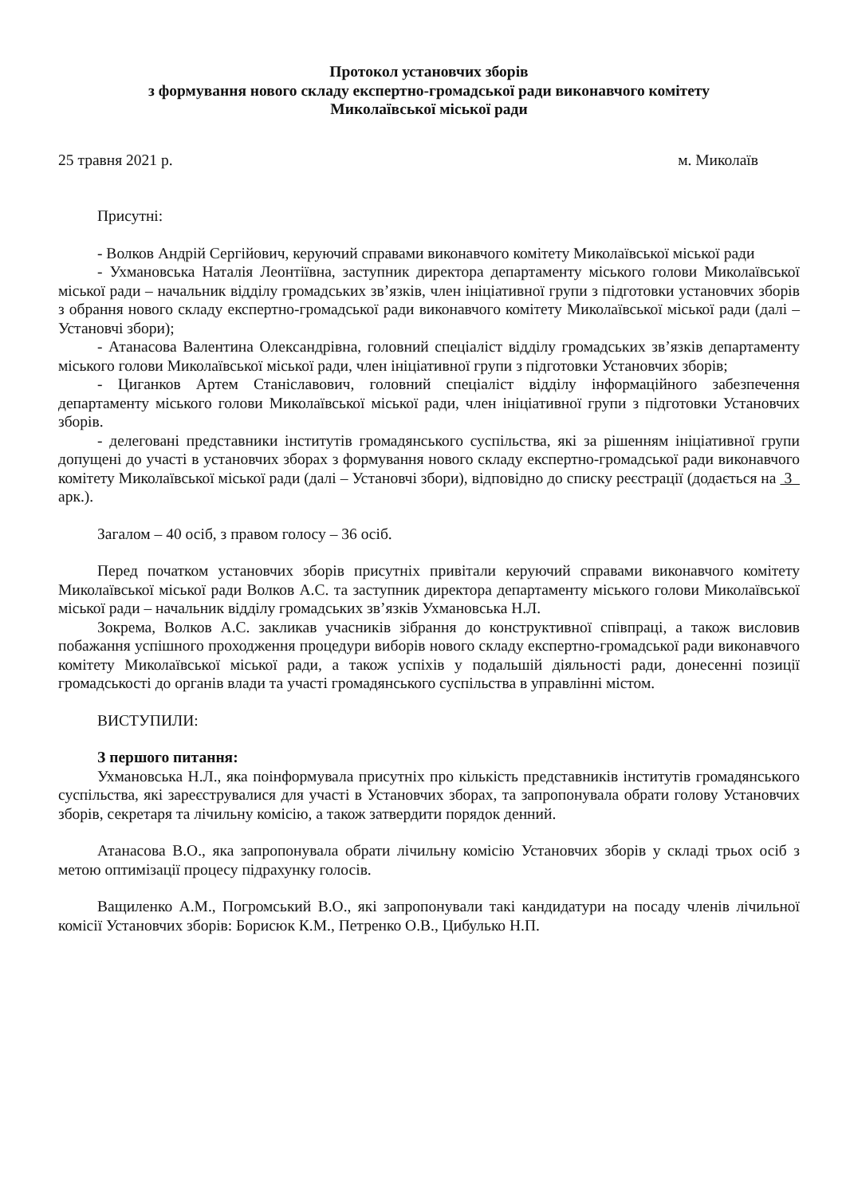Протокол установчих зборів
з формування нового складу експертно-громадської ради виконавчого комітету
Миколаївської міської ради
25 травня 2021 р. м. Миколаїв
Присутні:
- Волков Андрій Сергійович, керуючий справами виконавчого комітету Миколаївської міської ради
- Ухмановська Наталія Леонтіївна, заступник директора департаменту міського голови Миколаївської міської ради – начальник відділу громадських зв’язків, член ініціативної групи з підготовки установчих зборів з обрання нового складу експертно-громадської ради виконавчого комітету Миколаївської міської ради (далі – Установчі збори);
- Атанасова Валентина Олександрівна, головний спеціаліст відділу громадських зв’язків департаменту міського голови Миколаївської міської ради, член ініціативної групи з підготовки Установчих зборів;
- Циганков Артем Станіславович, головний спеціаліст відділу інформаційного забезпечення департаменту міського голови Миколаївської міської ради, член ініціативної групи з підготовки Установчих зборів.
- делеговані представники інститутів громадянського суспільства, які за рішенням ініціативної групи допущені до участі в установчих зборах з формування нового складу експертно-громадської ради виконавчого комітету Миколаївської міської ради (далі – Установчі збори), відповідно до списку реєстрації (додається на 3 арк.).
Загалом – 40 осіб, з правом голосу – 36 осіб.
Перед початком установчих зборів присутніх привітали керуючий справами виконавчого комітету Миколаївської міської ради Волков А.С. та заступник директора департаменту міського голови Миколаївської міської ради – начальник відділу громадських зв’язків Ухмановська Н.Л.
Зокрема, Волков А.С. закликав учасників зібрання до конструктивної співпраці, а також висловив побажання успішного проходження процедури виборів нового складу експертно-громадської ради виконавчого комітету Миколаївської міської ради, а також успіхів у подальшій діяльності ради, донесенні позиції громадськості до органів влади та участі громадянського суспільства в управлінні містом.
ВИСТУПИЛИ:
З першого питання:
Ухмановська Н.Л., яка поінформувала присутніх про кількість представників інститутів громадянського суспільства, які зареєструвалися для участі в Установчих зборах, та запропонувала обрати голову Установчих зборів, секретаря та лічильну комісію, а також затвердити порядок денний.
Атанасова В.О., яка запропонувала обрати лічильну комісію Установчих зборів у складі трьох осіб з метою оптимізації процесу підрахунку голосів.
Ващиленко А.М., Погромський В.О., які запропонували такі кандидатури на посаду членів лічильної комісії Установчих зборів: Борисюк К.М., Петренко О.В., Цибулько Н.П.